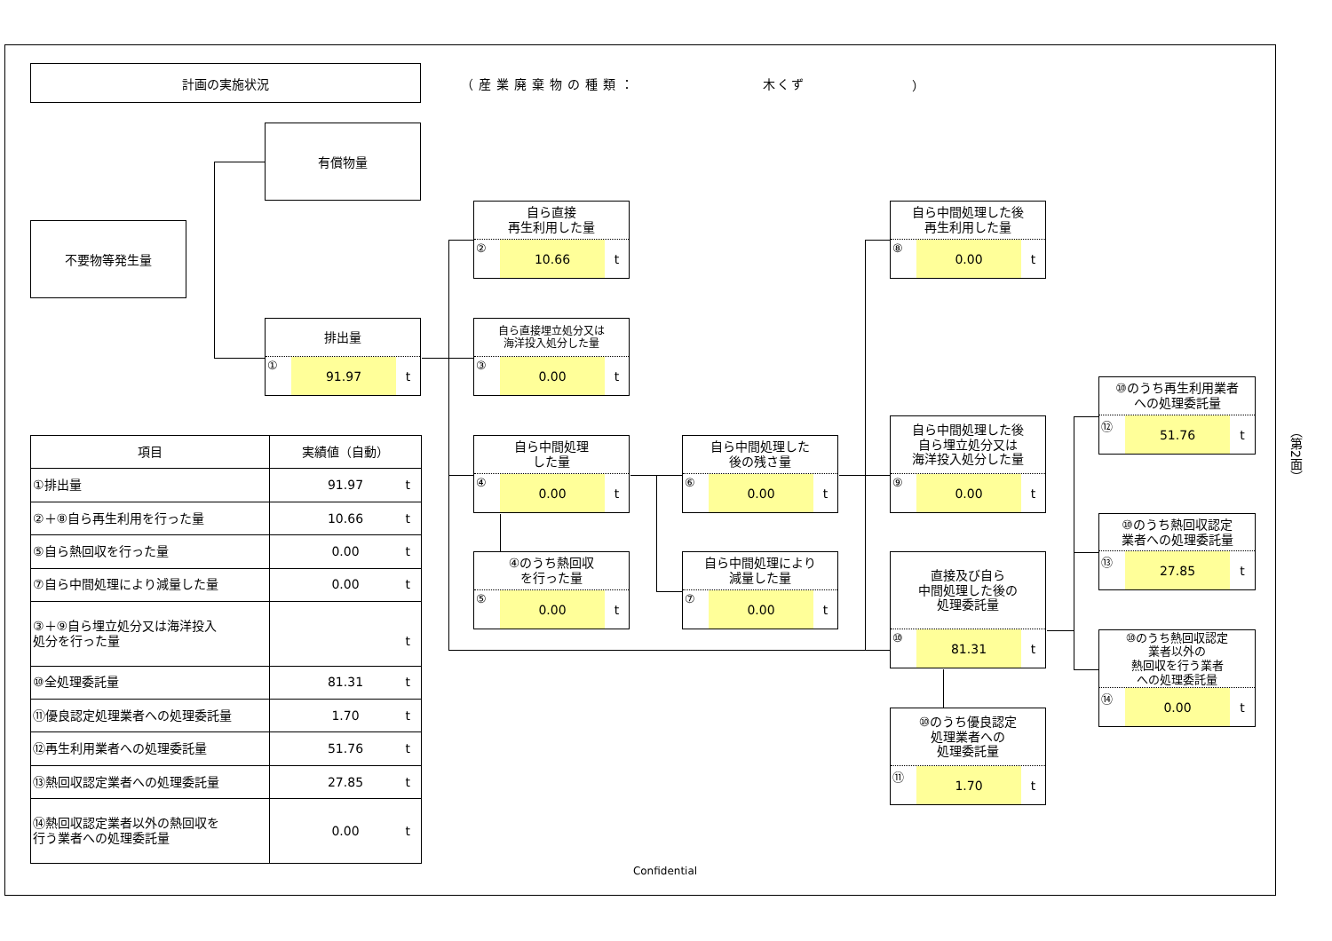計画の実施状況
（産業廃棄物の種類： 木くず ）
不要物等発生量
有償物量
排出量
① 91.97 t
自ら直接
再生利用した量
② 10.66 t
自ら直接埋立処分又は
海洋投入処分した量
③ 0.00 t
自ら中間処理
した量
④ 0.00 t
④のうち熱回収
を行った量
⑤ 0.00 t
自ら中間処理した
後の残さ量
⑥ 0.00 t
自ら中間処理により
減量した量
⑦ 0.00 t
自ら中間処理した後
再生利用した量
⑧ 0.00 t
自ら中間処理した後
自ら埋立処分又は
海洋投入処分した量
⑨ 0.00 t
直接及び自ら
中間処理した後の
処理委託量
⑩ 81.31 t
⑩のうち優良認定
処理業者への
処理委託量
⑪ 1.70 t
⑩のうち再生利用業者
への処理委託量
⑫ 51.76 t
⑩のうち熱回収認定
業者への処理委託量
⑬ 27.85 t
⑩のうち熱回収認定
業者以外の
熱回収を行う業者
への処理委託量
⑭ 0.00 t
| 項目 | 実績値（自動） |
| --- | --- |
| ①排出量 | 91.97 t |
| ②＋⑧自ら再生利用を行った量 | 10.66 t |
| ⑤自ら熱回収を行った量 | 0.00 t |
| ⑦自ら中間処理により減量した量 | 0.00 t |
| ③＋⑨自ら埋立処分又は海洋投入 処分を行った量 | t |
| ⑩全処理委託量 | 81.31 t |
| ⑪優良認定処理業者への処理委託量 | 1.70 t |
| ⑫再生利用業者への処理委託量 | 51.76 t |
| ⑬熱回収認定業者への処理委託量 | 27.85 t |
| ⑭熱回収認定業者以外の熱回収を 行う業者への処理委託量 | 0.00 t |
Confidential
（第2面）